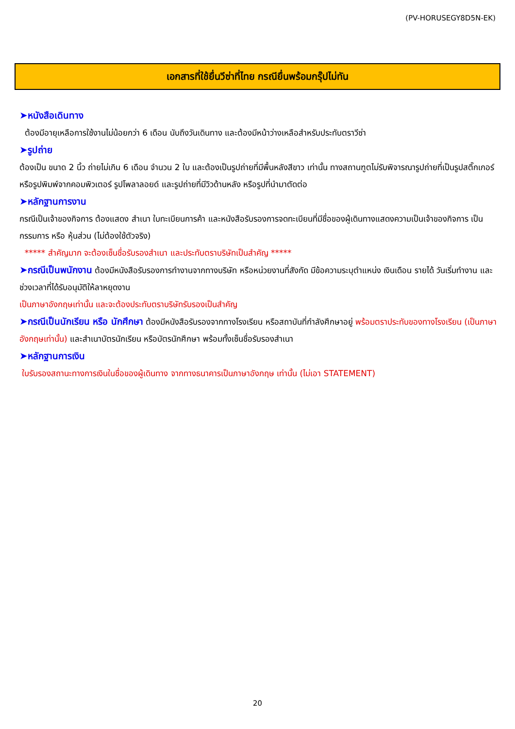(PV-HORUSEGY8D5N-EK)
เอกสารที่ใช้ยื่นวีซ่าที่ไทย กรณียื่นพร้อมกรุ๊ปไม่ทัน
➤หนังสือเดินทาง
ต้องมีอายุเหลือการใช้งานไม่น้อยกว่า 6 เดือน นับถึงวันเดินทาง และต้องมีหน้าว่างเหลือสำหรับประทับตราวีซ่า
➤รูปถ่าย
ต้องเป็น ขนาด 2 นิ้ว ถ่ายไม่เกิน 6 เดือน จำนวน 2 ใบ และต้องเป็นรูปถ่ายที่มีพื้นหลังสีขาว เท่านั้น ทางสถานฑูตไม่รับพิจารณารูปถ่ายที่เป็นรูปสติ๊กเกอร์ หรือรูปพิมพ์จากคอมพิวเตอร์ รูปโพลาลอยด์ และรูปถ่ายที่มีวิวด้านหลัง หรือรูปที่นำมาตัดต่อ
➤หลักฐานการงาน
กรณีเป็นเจ้าของกิจการ ต้องแสดง สำเนา ใบทะเบียนการค้า และหนังสือรับรองการจดทะเบียนที่มีชื่อของผู้เดินทางแสดงความเป็นเจ้าของกิจการ เป็นกรรมการ หรือ หุ้นส่วน (ไม่ต้องใช้ตัวจริง)
***** สำคัญมาก จะต้องเซ็นชื่อรับรองสำเนา และประทับตราบริษัทเป็นสำคัญ *****
➤กรณีเป็นพนักงาน ต้องมีหนังสือรับรองการทำงานจากทางบริษัท หรือหน่วยงานที่สังกัด มีข้อความระบุตำแหน่ง เงินเดือน รายได้ วันเริ่มทำงาน และช่วงเวลาที่ได้รับอนุมัติให้ลาหยุดงาน
เป็นภาษาอังกฤษเท่านั้น และจะต้องประทับตราบริษัทรับรองเป็นสำคัญ
➤กรณีเป็นนักเรียน หรือ นักศึกษา ต้องมีหนังสือรับรองจากทางโรงเรียน หรือสถาบันที่กำลังศึกษาอยู่ พร้อมตราประทับของทางโรงเรียน (เป็นภาษาอังกฤษเท่านั้น) และสำเนาบัตรนักเรียน หรือบัตรนักศึกษา พร้อมทั้งเซ็นชื่อรับรองสำเนา
➤หลักฐานการเงิน
ใบรับรองสถานะทางการเงินในชื่อของผู้เดินทาง จากทางธนาคารเป็นภาษาอังกฤษ เท่านั้น (ไม่เอา STATEMENT)
20